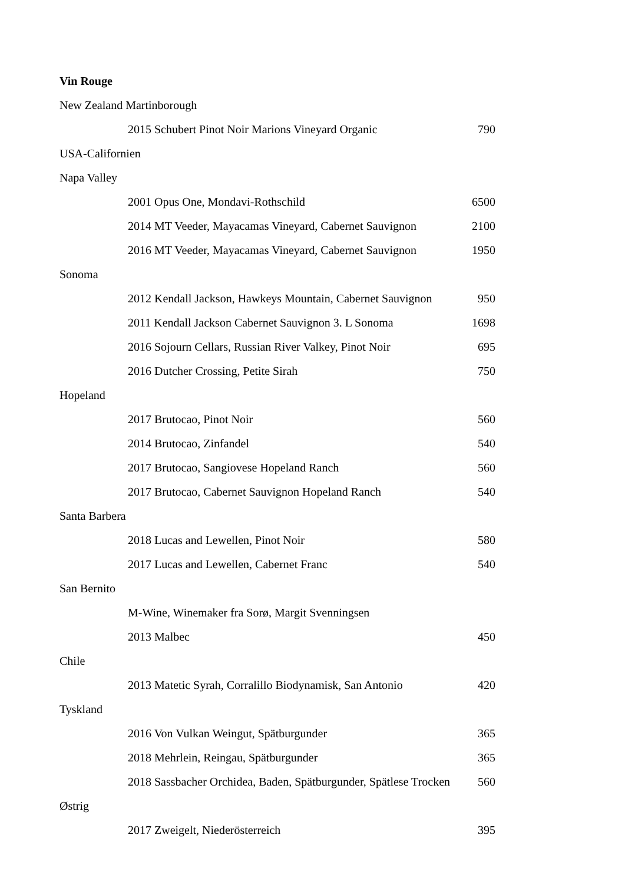Vin Rouge
| New Zealand Martinborough | |
| 2015 Schubert Pinot Noir Marions Vineyard Organic | 790 |
| USA-Californien | |
| Napa Valley | |
| 2001 Opus One, Mondavi-Rothschild | 6500 |
| 2014 MT Veeder, Mayacamas Vineyard, Cabernet Sauvignon | 2100 |
| 2016 MT Veeder, Mayacamas Vineyard, Cabernet Sauvignon | 1950 |
| Sonoma | |
| 2012 Kendall Jackson, Hawkeys Mountain, Cabernet Sauvignon | 950 |
| 2011 Kendall Jackson Cabernet Sauvignon 3. L Sonoma | 1698 |
| 2016 Sojourn Cellars, Russian River Valkey, Pinot Noir | 695 |
| 2016 Dutcher Crossing, Petite Sirah | 750 |
| Hopeland | |
| 2017 Brutocao, Pinot Noir | 560 |
| 2014 Brutocao, Zinfandel | 540 |
| 2017 Brutocao, Sangiovese Hopeland Ranch | 560 |
| 2017 Brutocao, Cabernet Sauvignon Hopeland Ranch | 540 |
| Santa Barbera | |
| 2018 Lucas and Lewellen, Pinot Noir | 580 |
| 2017 Lucas and Lewellen, Cabernet Franc | 540 |
| San Bernito | |
| M-Wine, Winemaker fra Sorø, Margit Svenningsen | |
| 2013 Malbec | 450 |
| Chile | |
| 2013 Matetic Syrah, Corralillo Biodynamisk, San Antonio | 420 |
| Tyskland | |
| 2016 Von Vulkan Weingut, Spätburgunder | 365 |
| 2018 Mehrlein, Reingau, Spätburgunder | 365 |
| 2018 Sassbacher Orchidea, Baden, Spätburgunder, Spätlese Trocken | 560 |
| Østrig | |
| 2017 Zweigelt, Niederösterreich | 395 |